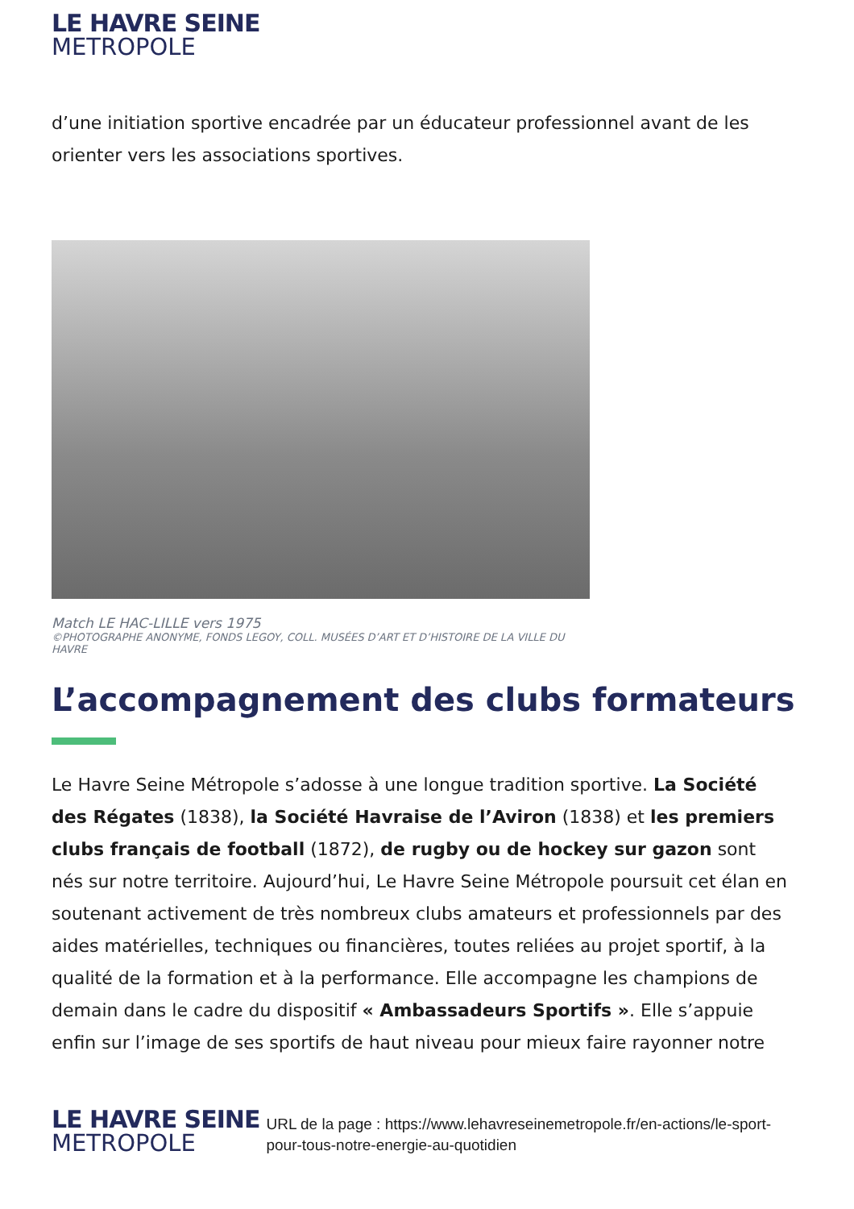LE HAVRE SEINE
METROPOLE
d’une initiation sportive encadrée par un éducateur professionnel avant de les orienter vers les associations sportives.
Match LE HAC-LILLE vers 1975
©PHOTOGRAPHE ANONYME, FONDS LEGOY, COLL. MUSÉES D’ART ET D’HISTOIRE DE LA VILLE DU HAVRE
L’accompagnement des clubs formateurs
Le Havre Seine Métropole s’adosse à une longue tradition sportive. La Société des Régates (1838), la Société Havraise de l’Aviron (1838) et les premiers clubs français de football (1872), de rugby ou de hockey sur gazon sont nés sur notre territoire. Aujourd’hui, Le Havre Seine Métropole poursuit cet élan en soutenant activement de très nombreux clubs amateurs et professionnels par des aides matérielles, techniques ou financières, toutes reliées au projet sportif, à la qualité de la formation et à la performance. Elle accompagne les champions de demain dans le cadre du dispositif « Ambassadeurs Sportifs ». Elle s’appuie enfin sur l’image de ses sportifs de haut niveau pour mieux faire rayonner notre
LE HAVRE SEINE
METROPOLE
URL de la page : https://www.lehavreseinemetropole.fr/en-actions/le-sport-pour-tous-notre-energie-au-quotidien